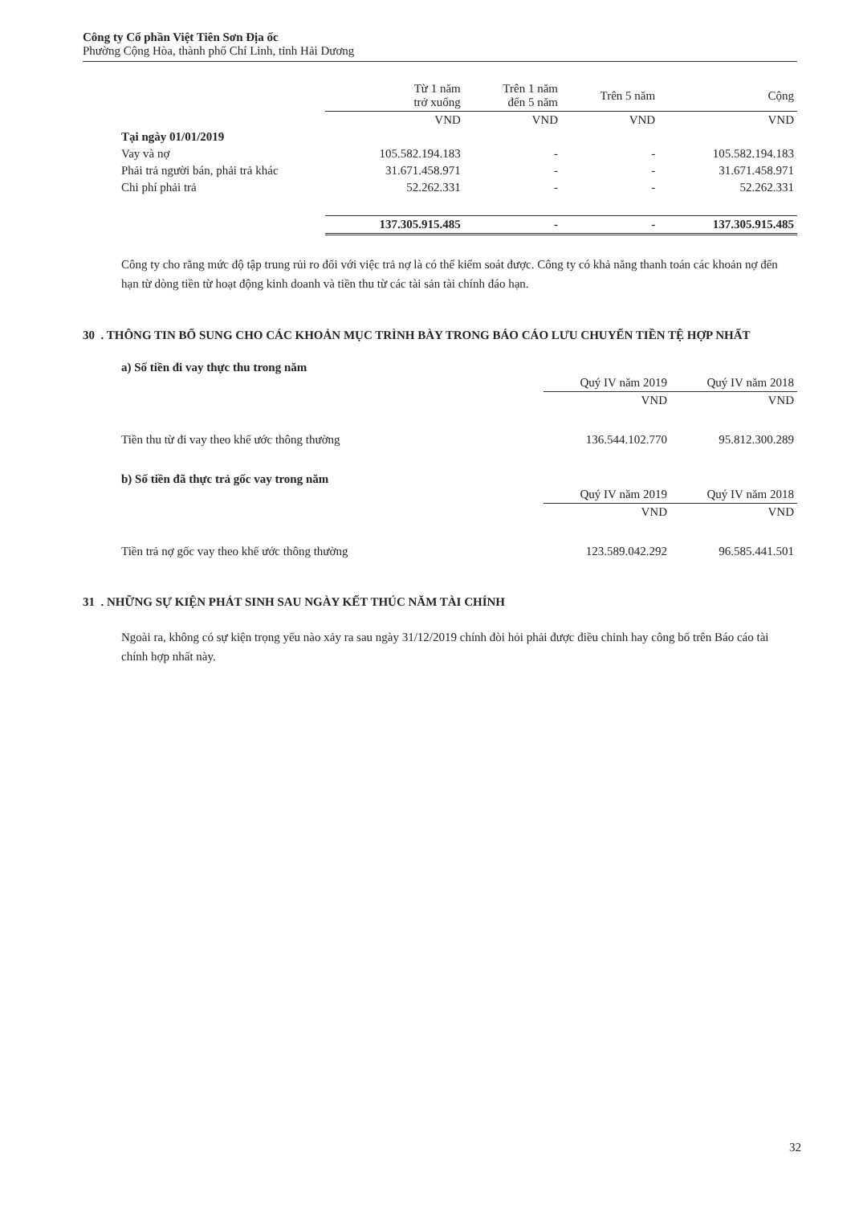Công ty Cổ phần Việt Tiên Sơn Địa ốc
Phường Cộng Hòa, thành phố Chí Linh, tỉnh Hải Dương
| | Từ 1 năm trở xuống | Trên 1 năm đến 5 năm | Trên 5 năm | Cộng |
| | VND | VND | VND | VND |
| Tại ngày 01/01/2019 | | | | |
| Vay và nợ | 105.582.194.183 | - | - | 105.582.194.183 |
| Phải trả người bán, phải trả khác | 31.671.458.971 | - | - | 31.671.458.971 |
| Chi phí phải trả | 52.262.331 | - | - | 52.262.331 |
| | 137.305.915.485 | - | - | 137.305.915.485 |
Công ty cho rằng mức độ tập trung rủi ro đối với việc trả nợ là có thể kiểm soát được. Công ty có khả năng thanh toán các khoản nợ đến hạn từ dòng tiền từ hoạt động kinh doanh và tiền thu từ các tài sản tài chính đáo hạn.
30 . THÔNG TIN BỔ SUNG CHO CÁC KHOẢN MỤC TRÌNH BÀY TRONG BÁO CÁO LƯU CHUYỂN TIỀN TỆ HỢP NHẤT
a) Số tiền đi vay thực thu trong năm
| | Quý IV năm 2019 | Quý IV năm 2018 |
| | VND | VND |
| Tiền thu từ đi vay theo khế ước thông thường | 136.544.102.770 | 95.812.300.289 |
b) Số tiền đã thực trả gốc vay trong năm
| | Quý IV năm 2019 | Quý IV năm 2018 |
| | VND | VND |
| Tiền trả nợ gốc vay theo khế ước thông thường | 123.589.042.292 | 96.585.441.501 |
31 . NHỮNG SỰ KIỆN PHÁT SINH SAU NGÀY KẾT THÚC NĂM TÀI CHÍNH
Ngoài ra, không có sự kiện trọng yếu nào xảy ra sau ngày 31/12/2019 chính đòi hỏi phải được điều chỉnh hay công bố trên Báo cáo tài chính hợp nhất này.
32